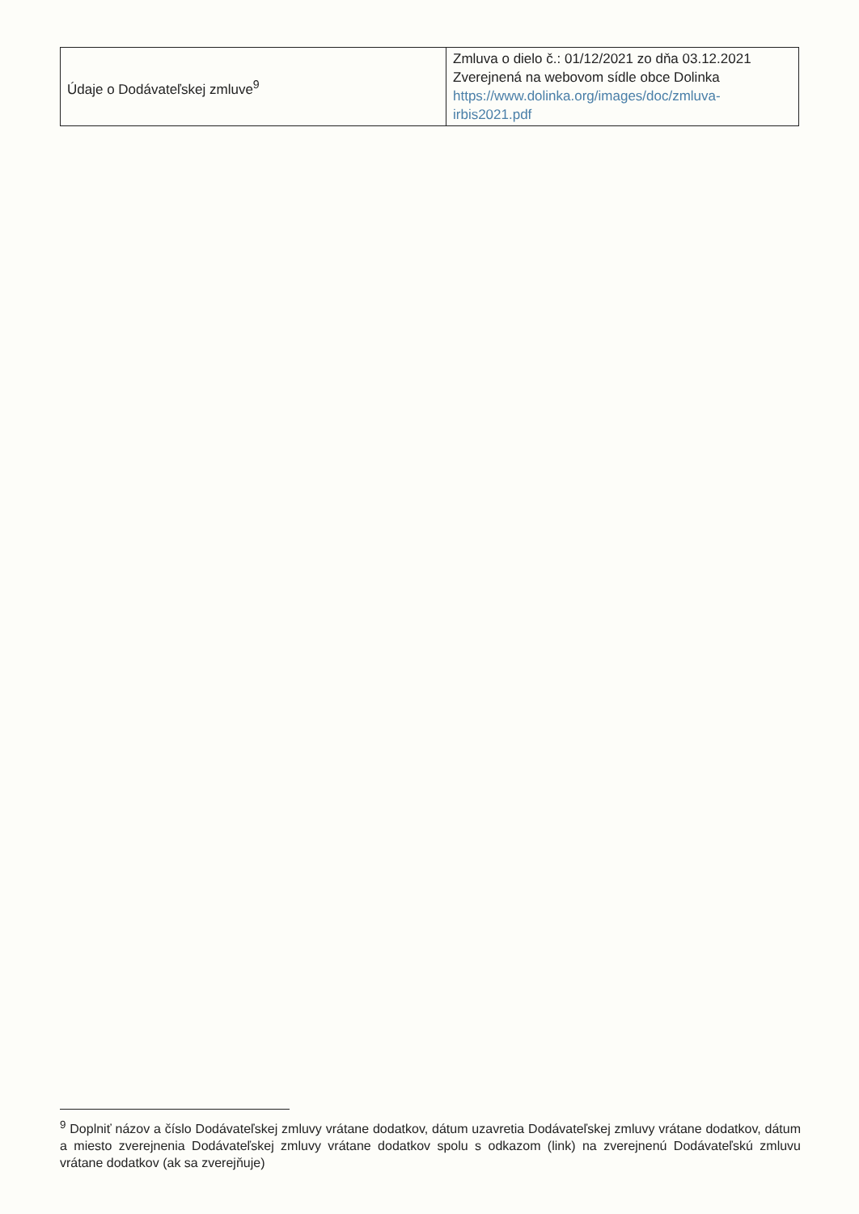| Údaje o Dodávateľskej zmluve<sup>9</sup> | Zmluva o dielo č.: 01/12/2021 zo dňa 03.12.2021 Zverejnená na webovom sídle obce Dolinka https://www.dolinka.org/images/doc/zmluva-irbis2021.pdf |
<sup>9</sup> Doplniť názov a číslo Dodávateľskej zmluvy vrátane dodatkov, dátum uzavretia Dodávateľskej zmluvy vrátane dodatkov, dátum a miesto zverejnenia Dodávateľskej zmluvy vrátane dodatkov spolu s odkazom (link) na zverejnenú Dodávateľskú zmluvu vrátane dodatkov (ak sa zverejňuje)